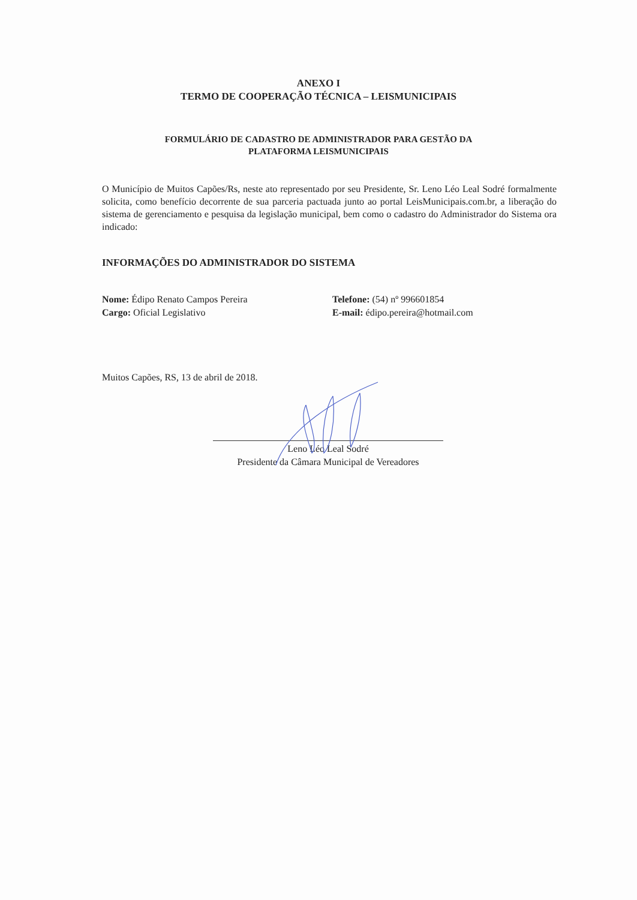ANEXO I
TERMO DE COOPERAÇÃO TÉCNICA – LEISMUNICIPAIS
FORMULÁRIO DE CADASTRO DE ADMINISTRADOR PARA GESTÃO DA
PLATAFORMA LEISMUNICIPAIS
O Município de Muitos Capões/Rs, neste ato representado por seu Presidente, Sr. Leno Léo Leal Sodré formalmente solicita, como benefício decorrente de sua parceria pactuada junto ao portal LeisMunicipais.com.br, a liberação do sistema de gerenciamento e pesquisa da legislação municipal, bem como o cadastro do Administrador do Sistema ora indicado:
INFORMAÇÕES DO ADMINISTRADOR DO SISTEMA
Nome: Édipo Renato Campos Pereira
Cargo: Oficial Legislativo
Telefone: (54) nº 996601854
E-mail: édipo.pereira@hotmail.com
Muitos Capões, RS, 13 de abril de 2018.
Leno Léo Leal Sodré
Presidente da Câmara Municipal de Vereadores